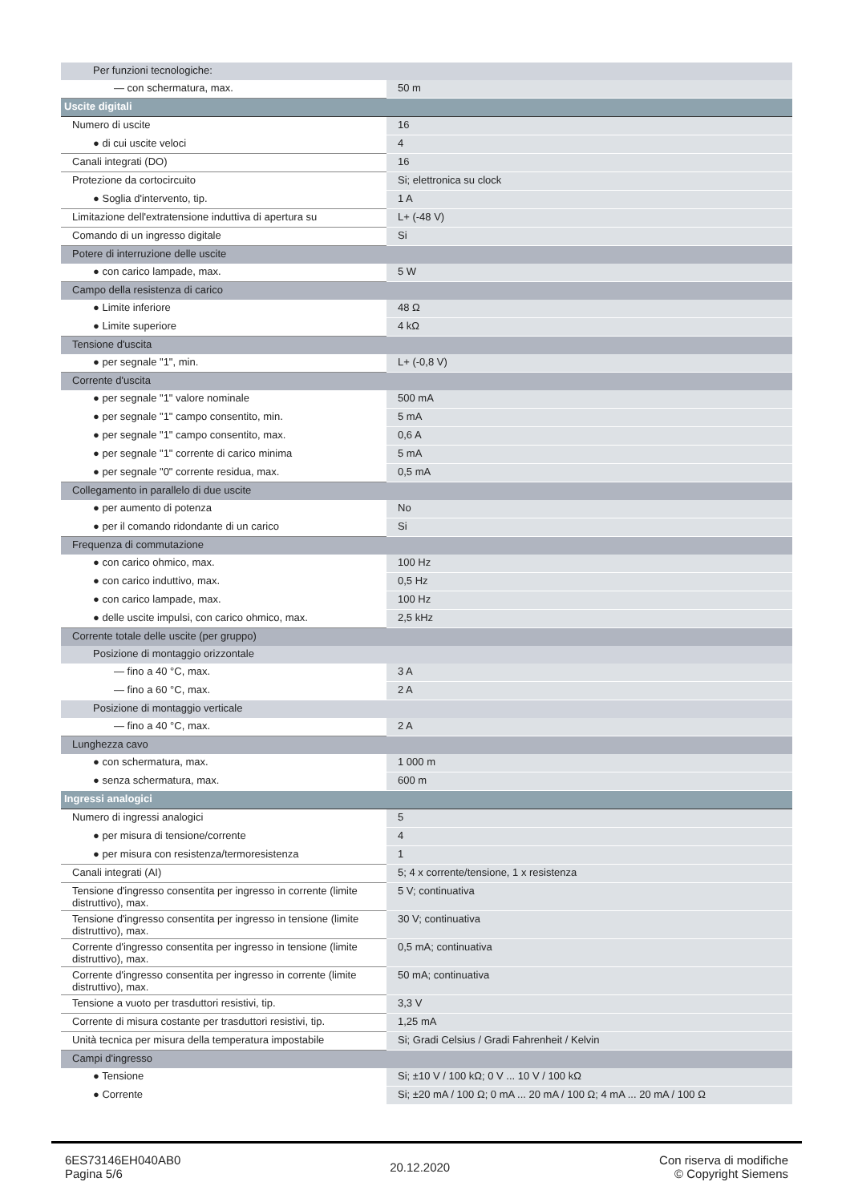| Per funzioni tecnologiche: | |
| — con schermatura, max. | 50 m |
| Uscite digitali | |
| Numero di uscite | 16 |
| ● di cui uscite veloci | 4 |
| Canali integrati (DO) | 16 |
| Protezione da cortocircuito | Si; elettronica su clock |
| ● Soglia d'intervento, tip. | 1 A |
| Limitazione dell'extratensione induttiva di apertura su | L+ (-48 V) |
| Comando di un ingresso digitale | Si |
| Potere di interruzione delle uscite | |
| ● con carico lampade, max. | 5 W |
| Campo della resistenza di carico | |
| ● Limite inferiore | 48 Ω |
| ● Limite superiore | 4 kΩ |
| Tensione d'uscita | |
| ● per segnale "1", min. | L+ (-0,8 V) |
| Corrente d'uscita | |
| ● per segnale "1" valore nominale | 500 mA |
| ● per segnale "1" campo consentito, min. | 5 mA |
| ● per segnale "1" campo consentito, max. | 0,6 A |
| ● per segnale "1" corrente di carico minima | 5 mA |
| ● per segnale "0" corrente residua, max. | 0,5 mA |
| Collegamento in parallelo di due uscite | |
| ● per aumento di potenza | No |
| ● per il comando ridondante di un carico | Si |
| Frequenza di commutazione | |
| ● con carico ohmico, max. | 100 Hz |
| ● con carico induttivo, max. | 0,5 Hz |
| ● con carico lampade, max. | 100 Hz |
| ● delle uscite impulsi, con carico ohmico, max. | 2,5 kHz |
| Corrente totale delle uscite (per gruppo) | |
| Posizione di montaggio orizzontale | |
| — fino a 40 °C, max. | 3 A |
| — fino a 60 °C, max. | 2 A |
| Posizione di montaggio verticale | |
| — fino a 40 °C, max. | 2 A |
| Lunghezza cavo | |
| ● con schermatura, max. | 1 000 m |
| ● senza schermatura, max. | 600 m |
| Ingressi analogici | |
| Numero di ingressi analogici | 5 |
| ● per misura di tensione/corrente | 4 |
| ● per misura con resistenza/termoresistenza | 1 |
| Canali integrati (AI) | 5; 4 x corrente/tensione, 1 x resistenza |
| Tensione d'ingresso consentita per ingresso in corrente (limite distruttivo), max. | 5 V; continuativa |
| Tensione d'ingresso consentita per ingresso in tensione (limite distruttivo), max. | 30 V; continuativa |
| Corrente d'ingresso consentita per ingresso in tensione (limite distruttivo), max. | 0,5 mA; continuativa |
| Corrente d'ingresso consentita per ingresso in corrente (limite distruttivo), max. | 50 mA; continuativa |
| Tensione a vuoto per trasduttori resistivi, tip. | 3,3 V |
| Corrente di misura costante per trasduttori resistivi, tip. | 1,25 mA |
| Unità tecnica per misura della temperatura impostabile | Si; Gradi Celsius / Gradi Fahrenheit / Kelvin |
| Campi d'ingresso | |
| ● Tensione | Si; ±10 V / 100 kΩ; 0 V ... 10 V / 100 kΩ |
| ● Corrente | Si; ±20 mA / 100 Ω; 0 mA ... 20 mA / 100 Ω; 4 mA ... 20 mA / 100 Ω |
6ES73146EH040AB0
Pagina 5/6
20.12.2020
Con riserva di modifiche
© Copyright Siemens